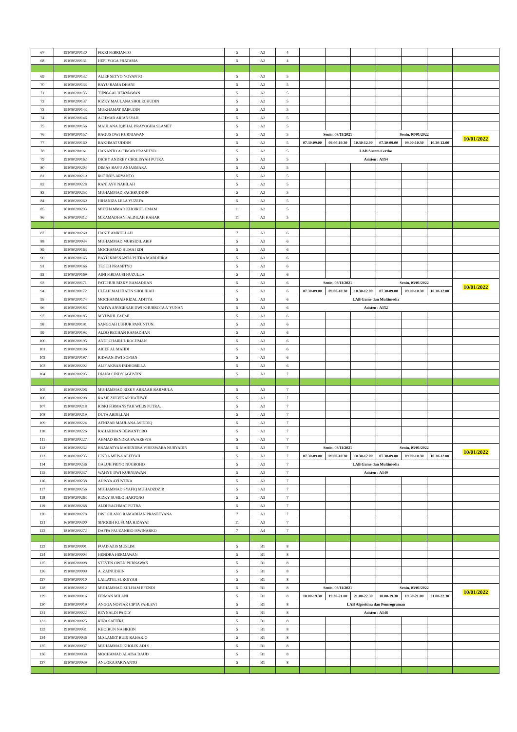| 67 | 191080200130 | FIKRI FEBRIANTO | 5 | A2 | 4 | | | | | | | |
| 68 | 191080200131 | HEPI YOGA PRATAMA | 5 | A2 | 4 | | | | | | | |
| 69 | 191080200132 | ALIEF SETYO NOVANTO | 5 | A2 | 5 | | | | | | | |
| 70 | 191080200133 | BAYU RAMA DHANI | 5 | A2 | 5 | | | | | | | |
| 71 | 191080200135 | TUNGGAL HERMAWAN | 5 | A2 | 5 | | | | | | | |
| 72 | 191080200137 | RIZKY MAULANA SHOLECHUDIN | 5 | A2 | 5 | | | | | | | |
| 73 | 191080200143 | MUKHAMAT SAIFUDIN | 5 | A2 | 5 | | | | | | | |
| 74 | 191080200146 | ACHMAD ARIANSYAH | 5 | A2 | 5 | | | | | | | |
| 75 | 191080200156 | MAULANA IQBHAL PRAYOGHA SLAMET | 5 | A2 | 5 | | | | | | | |
| 76 | 191080200157 | BAGUS DWI KURNIAWAN | 5 | A2 | 5 | Senin, 08/11/2021 | | | Senin, 03/01/2022 | | | 10/01/2022 |
| 77 | 191080200160 | RAKHMAT UDDIN | 5 | A2 | 5 | 07.30-09.00 | 09.00-10.30 | 10.30-12.00 | 07.30-09.00 | 09.00-10.30 | 10.30-12.00 | |
| 78 | 191080200161 | HANANTO ACHMAD PRASETYO | 5 | A2 | 5 | LAB Sistem Cerdas | | | | | | |
| 79 | 191080200162 | DICKY ANDREY CHOLISYAH PUTRA | 5 | A2 | 5 | Asisten : A154 | | | | | | |
| 80 | 191080200204 | DIMAS BAYU ANJASMARA | 5 | A2 | 5 | | | | | | | |
| 81 | 191080200210 | ROFINUS ARYANTO | 5 | A2 | 5 | | | | | | | |
| 82 | 191080200228 | RANI AYU NABILAH | 5 | A2 | 5 | | | | | | | |
| 83 | 191080200253 | MUHAMMAD FACHRUDDIN | 5 | A2 | 5 | | | | | | | |
| 84 | 191080200260 | HIHANIZA LELA YUZEFA | 5 | A2 | 5 | | | | | | | |
| 85 | 161080200293 | MUKHAMMAD KHOIRUL UMAM | 11 | A2 | 5 | | | | | | | |
| 86 | 161080200312 | M.RAMADHANI ALDILAH KAHAR | 11 | A2 | 5 | | | | | | | |
| 87 | 181080200260 | HANIF AMRULLAH | 7 | A3 | 6 | | | | | | | |
| 88 | 191080200034 | MUHAMMAD MURSIDIL ARIF | 5 | A3 | 6 | | | | | | | |
| 89 | 191080200163 | MOCHAMAD HUMAI EDI | 5 | A3 | 6 | | | | | | | |
| 90 | 191080200165 | BAYU KRISNANTA PUTRA MARDHIKA | 5 | A3 | 6 | | | | | | | |
| 91 | 191080200166 | TEGUH PRASETYO | 5 | A3 | 6 | | | | | | | |
| 92 | 191080200169 | AINI FIRDAUSI NUZULLA | 5 | A3 | 6 | | | | | | | |
| 93 | 191080200171 | FATCHUR RIZKY RAMADHAN | 5 | A3 | 6 | Senin, 08/11/2021 | | | Senin, 03/01/2022 | | | 10/01/2022 |
| 94 | 191080200172 | ULFAH MALIHATIN SHOLIHAH | 5 | A3 | 6 | 07.30-09.00 | 09.00-10.30 | 10.30-12.00 | 07.30-09.00 | 09.00-10.30 | 10.30-12.00 | |
| 95 | 191080200174 | MOCHAMMAD RIZAL ADITYA | 5 | A3 | 6 | LAB Game dan Multimedia | | | | | | |
| 96 | 191080200183 | YAHYA ANUGERAH DWI KHURROTA A`YUNAN | 5 | A3 | 6 | Asisten : A152 | | | | | | |
| 97 | 191080200185 | M YUSRIL FAHMI | 5 | A3 | 6 | | | | | | | |
| 98 | 191080200191 | SANGGAH LUHUR PANUNTUN. | 5 | A3 | 6 | | | | | | | |
| 99 | 191080200193 | ALDO REGHAN RAMADHAN | 5 | A3 | 6 | | | | | | | |
| 100 | 191080200195 | ANDI CHAIRUL ROCHMAN | 5 | A3 | 6 | | | | | | | |
| 101 | 191080200196 | ARIEF AL MAHDI | 5 | A3 | 6 | | | | | | | |
| 102 | 191080200197 | RIDWAN DWI SOFIAN | 5 | A3 | 6 | | | | | | | |
| 103 | 191080200202 | ALIF AKBAR IRDHOBILLA | 5 | A3 | 6 | | | | | | | |
| 104 | 191080200205 | DIANA CINDY AGUSTIN | 5 | A3 | 7 | | | | | | | |
| 105 | 191080200206 | MUHAMMAD RIZKY ARBAAH BARMULA | 5 | A3 | 7 | | | | | | | |
| 106 | 191080200208 | RAZIF ZULVIKAR HATUWE | 5 | A3 | 7 | | | | | | | |
| 107 | 191080200218 | RISKI FIRMANSYAH WILIS PUTRA. | 5 | A3 | 7 | | | | | | | |
| 108 | 191080200219 | DUTA ABDILLAH | 5 | A3 | 7 | | | | | | | |
| 109 | 191080200224 | AFNIZAR MAULANA ASIDDIQ | 5 | A3 | 7 | | | | | | | |
| 110 | 191080200226 | RAHARDIAN DEWANTORO | 5 | A3 | 7 | | | | | | | |
| 111 | 191080200227 | AHMAD RENDRA FAJARESTA | 5 | A3 | 7 | | | | | | | |
| 112 | 191080200232 | BRAMATYA MAHENDRA VIHESWARA NURYADIN | 5 | A3 | 7 | Senin, 08/11/2021 | | | Senin, 03/01/2022 | | | 10/01/2022 |
| 113 | 191080200235 | LINDA MEISA ALFIYAH | 5 | A3 | 7 | 07.30-09.00 | 09.00-10.30 | 10.30-12.00 | 07.30-09.00 | 09.00-10.30 | 10.30-12.00 | |
| 114 | 191080200236 | GALUH PRIYO NUGROHO | 5 | A3 | 7 | LAB Game dan Multimedia | | | | | | |
| 115 | 191080200237 | WAHYU DWI KURNIAWAN | 5 | A3 | 7 | Asisten : A149 | | | | | | |
| 116 | 191080200238 | ADISYA AYUSTINA | 5 | A3 | 7 | | | | | | | |
| 117 | 191080200256 | MUHAMMAD SYAFIQ MUHADZDZIB | 5 | A3 | 7 | | | | | | | |
| 118 | 191080200263 | RIZKY SUSILO HARTONO | 5 | A3 | 7 | | | | | | | |
| 119 | 191080200268 | ALDI RACHMAT PUTRA | 5 | A3 | 7 | | | | | | | |
| 120 | 181080200278 | DWI GILANG RAMADHAN PRASETYANA | 7 | A3 | 7 | | | | | | | |
| 121 | 161080200300 | SINGGIH KUSUMA HIDAYAT | 11 | A3 | 7 | | | | | | | |
| 122 | 181080200272 | DAFFA FAUZANRIO ISWINARKO | 7 | A4 | 7 | | | | | | | |
| 123 | 191080200001 | FUAD AZIS MUSLIM | 5 | B1 | 8 | | | | | | | |
| 124 | 191080200004 | HENDRA HERMAWAN | 5 | B1 | 8 | | | | | | | |
| 125 | 191080200008 | STEVEN OWEN PURNAWAN | 5 | B1 | 8 | | | | | | | |
| 126 | 191080200009 | A. ZAINUDHIN | 5 | B1 | 8 | | | | | | | |
| 127 | 191080200010 | LAILATUL SUROIYAH | 5 | B1 | 8 | | | | | | | |
| 128 | 191080200012 | MUHAMMAD ZULHAM EFENDI | 5 | B1 | 8 | Senin, 08/11/2021 | | | Senin, 03/01/2022 | | | 10/01/2022 |
| 129 | 191080200016 | FIRMAN MILANI | 5 | B1 | 8 | 18.00-19.30 | 19.30-21.00 | 21.00-22.30 | 18.00-19.30 | 19.30-21.00 | 21.00-22.30 | |
| 130 | 191080200019 | ANGGA NOVIAR CIPTA PAHLEVI | 5 | B1 | 8 | LAB Algoritma dan Pemrograman | | | | | | |
| 131 | 191080200022 | REYNALDI PADLY | 5 | B1 | 8 | Asisten : A148 | | | | | | |
| 132 | 191080200025 | RINA SAFITRI | 5 | B1 | 8 | | | | | | | |
| 133 | 191080200031 | KHOIRUN NASIKHIN | 5 | B1 | 8 | | | | | | | |
| 134 | 191080200036 | M.SLAMET BUDI RAHARJO | 5 | B1 | 8 | | | | | | | |
| 135 | 191080200037 | MUHAMMAD KHOLIK ADI S | 5 | B1 | 8 | | | | | | | |
| 136 | 191080200038 | MOCHAMAD ALAISA DAUD | 5 | B1 | 8 | | | | | | | |
| 137 | 191080200039 | ANUGRA PARIYANTO | 5 | B1 | 8 | | | | | | | |